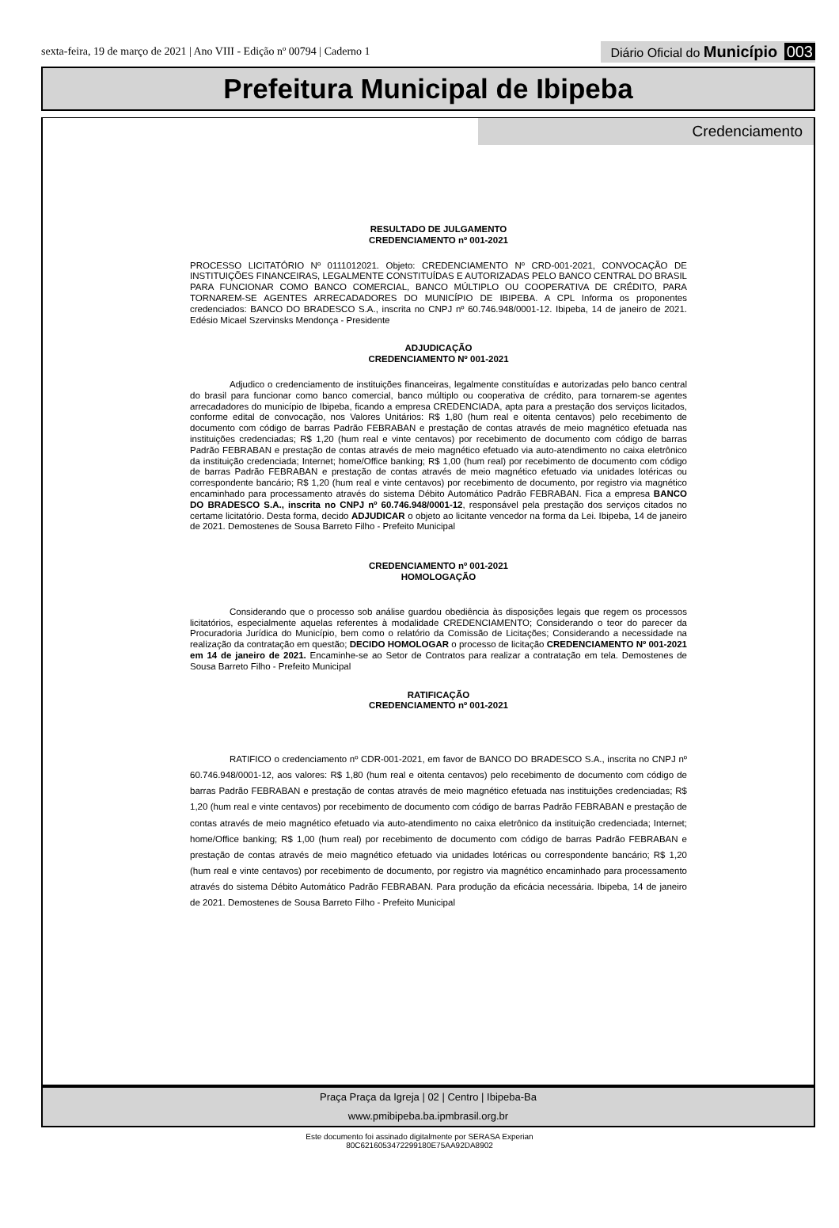sexta-feira, 19 de março de 2021 | Ano VIII - Edição nº 00794 | Caderno 1
Diário Oficial do Município 003
Prefeitura Municipal de Ibipeba
Credenciamento
RESULTADO DE JULGAMENTO
CREDENCIAMENTO nº 001-2021
PROCESSO LICITATÓRIO Nº 0111012021. Objeto: CREDENCIAMENTO Nº CRD-001-2021, CONVOCAÇÃO DE INSTITUIÇÕES FINANCEIRAS, LEGALMENTE CONSTITUÍDAS E AUTORIZADAS PELO BANCO CENTRAL DO BRASIL PARA FUNCIONAR COMO BANCO COMERCIAL, BANCO MÚLTIPLO OU COOPERATIVA DE CRÉDITO, PARA TORNAREM-SE AGENTES ARRECADADORES DO MUNICÍPIO DE IBIPEBA. A CPL Informa os proponentes credenciados: BANCO DO BRADESCO S.A., inscrita no CNPJ nº 60.746.948/0001-12. Ibipeba, 14 de janeiro de 2021. Edésio Micael Szervinsks Mendonça - Presidente
ADJUDICAÇÃO
CREDENCIAMENTO Nº 001-2021
Adjudico o credenciamento de instituições financeiras, legalmente constituídas e autorizadas pelo banco central do brasil para funcionar como banco comercial, banco múltiplo ou cooperativa de crédito, para tornarem-se agentes arrecadadores do município de Ibipeba, ficando a empresa CREDENCIADA, apta para a prestação dos serviços licitados, conforme edital de convocação, nos Valores Unitários: R$ 1,80 (hum real e oitenta centavos) pelo recebimento de documento com código de barras Padrão FEBRABAN e prestação de contas através de meio magnético efetuada nas instituições credenciadas; R$ 1,20 (hum real e vinte centavos) por recebimento de documento com código de barras Padrão FEBRABAN e prestação de contas através de meio magnético efetuado via auto-atendimento no caixa eletrônico da instituição credenciada; Internet; home/Office banking; R$ 1,00 (hum real) por recebimento de documento com código de barras Padrão FEBRABAN e prestação de contas através de meio magnético efetuado via unidades lotéricas ou correspondente bancário; R$ 1,20 (hum real e vinte centavos) por recebimento de documento, por registro via magnético encaminhado para processamento através do sistema Débito Automático Padrão FEBRABAN. Fica a empresa BANCO DO BRADESCO S.A., inscrita no CNPJ nº 60.746.948/0001-12, responsável pela prestação dos serviços citados no certame licitatório. Desta forma, decido ADJUDICAR o objeto ao licitante vencedor na forma da Lei. Ibipeba, 14 de janeiro de 2021. Demostenes de Sousa Barreto Filho - Prefeito Municipal
CREDENCIAMENTO nº 001-2021
HOMOLOGAÇÃO
Considerando que o processo sob análise guardou obediência às disposições legais que regem os processos licitatórios, especialmente aquelas referentes à modalidade CREDENCIAMENTO; Considerando o teor do parecer da Procuradoria Jurídica do Município, bem como o relatório da Comissão de Licitações; Considerando a necessidade na realização da contratação em questão; DECIDO HOMOLOGAR o processo de licitação CREDENCIAMENTO Nº 001-2021 em 14 de janeiro de 2021. Encaminhe-se ao Setor de Contratos para realizar a contratação em tela. Demostenes de Sousa Barreto Filho - Prefeito Municipal
RATIFICAÇÃO
CREDENCIAMENTO nº 001-2021
RATIFICO o credenciamento nº CDR-001-2021, em favor de BANCO DO BRADESCO S.A., inscrita no CNPJ nº 60.746.948/0001-12, aos valores: R$ 1,80 (hum real e oitenta centavos) pelo recebimento de documento com código de barras Padrão FEBRABAN e prestação de contas através de meio magnético efetuada nas instituições credenciadas; R$ 1,20 (hum real e vinte centavos) por recebimento de documento com código de barras Padrão FEBRABAN e prestação de contas através de meio magnético efetuado via auto-atendimento no caixa eletrônico da instituição credenciada; Internet; home/Office banking; R$ 1,00 (hum real) por recebimento de documento com código de barras Padrão FEBRABAN e prestação de contas através de meio magnético efetuado via unidades lotéricas ou correspondente bancário; R$ 1,20 (hum real e vinte centavos) por recebimento de documento, por registro via magnético encaminhado para processamento através do sistema Débito Automático Padrão FEBRABAN. Para produção da eficácia necessária. Ibipeba, 14 de janeiro de 2021. Demostenes de Sousa Barreto Filho - Prefeito Municipal
Praça Praça da Igreja | 02 | Centro | Ibipeba-Ba
www.pmibipeba.ba.ipmbrasil.org.br
Este documento foi assinado digitalmente por SERASA Experian
80C6216053472299180E75AA92DA8902